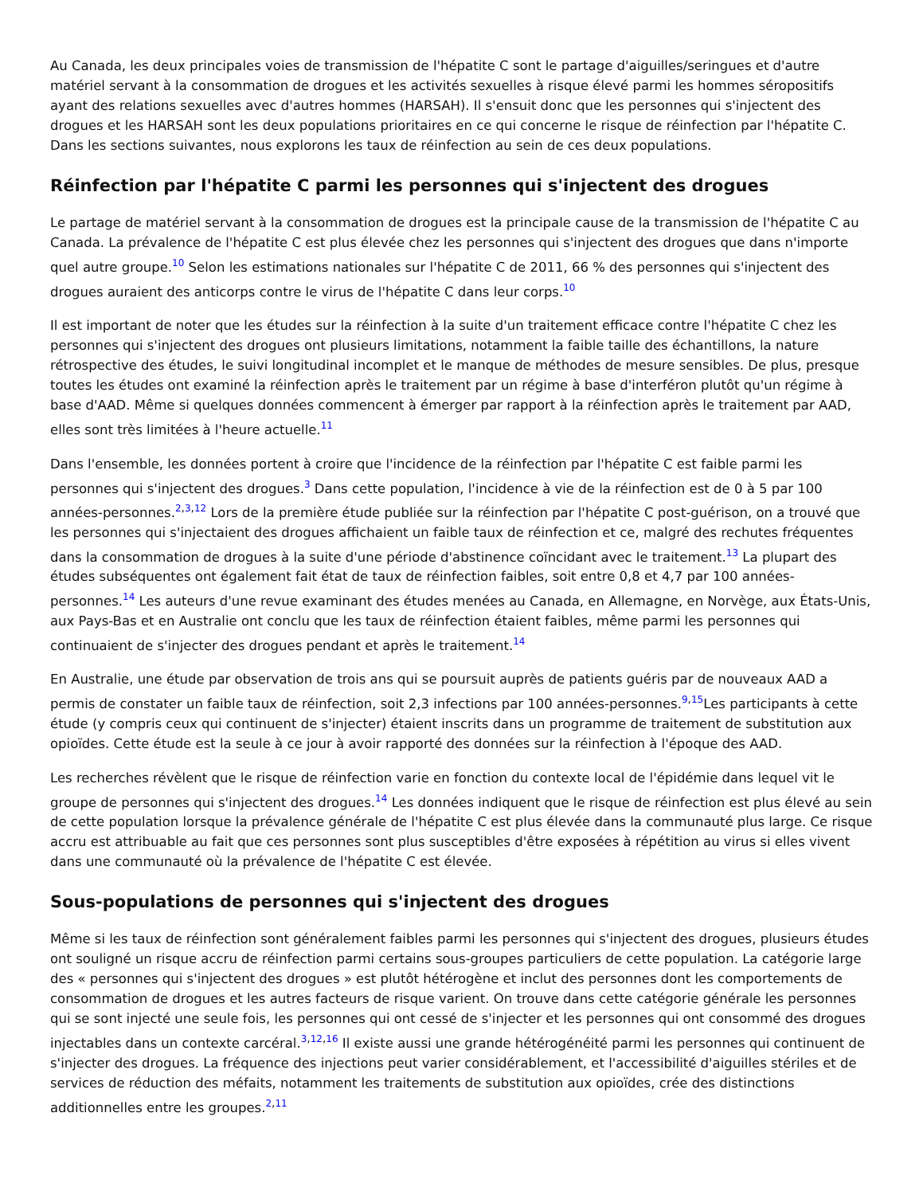Au Canada, les deux principales voies de transmission de l'hépatite C sont le partage d'aiguilles/seringues et d'autre matériel servant à la consommation de drogues et les activités sexuelles à risque élevé parmi les hommes séropositifs ayant des relations sexuelles avec d'autres hommes (HARSAH). Il s'ensuit donc que les personnes qui s'injectent des drogues et les HARSAH sont les deux populations prioritaires en ce qui concerne le risque de réinfection par l'hépatite C. Dans les sections suivantes, nous explorons les taux de réinfection au sein de ces deux populations.
Réinfection par l'hépatite C parmi les personnes qui s'injectent des drogues
Le partage de matériel servant à la consommation de drogues est la principale cause de la transmission de l'hépatite C au Canada. La prévalence de l'hépatite C est plus élevée chez les personnes qui s'injectent des drogues que dans n'importe quel autre groupe.<sup>10</sup> Selon les estimations nationales sur l'hépatite C de 2011, 66 % des personnes qui s'injectent des drogues auraient des anticorps contre le virus de l'hépatite C dans leur corps.<sup>10</sup>
Il est important de noter que les études sur la réinfection à la suite d'un traitement efficace contre l'hépatite C chez les personnes qui s'injectent des drogues ont plusieurs limitations, notamment la faible taille des échantillons, la nature rétrospective des études, le suivi longitudinal incomplet et le manque de méthodes de mesure sensibles. De plus, presque toutes les études ont examiné la réinfection après le traitement par un régime à base d'interféron plutôt qu'un régime à base d'AAD. Même si quelques données commencent à émerger par rapport à la réinfection après le traitement par AAD, elles sont très limitées à l'heure actuelle.<sup>11</sup>
Dans l'ensemble, les données portent à croire que l'incidence de la réinfection par l'hépatite C est faible parmi les personnes qui s'injectent des drogues.<sup>3</sup> Dans cette population, l'incidence à vie de la réinfection est de 0 à 5 par 100 années-personnes.<sup>2,3,12</sup> Lors de la première étude publiée sur la réinfection par l'hépatite C post-guérison, on a trouvé que les personnes qui s'injectaient des drogues affichaient un faible taux de réinfection et ce, malgré des rechutes fréquentes dans la consommation de drogues à la suite d'une période d'abstinence coïncidant avec le traitement.<sup>13</sup> La plupart des études subséquentes ont également fait état de taux de réinfection faibles, soit entre 0,8 et 4,7 par 100 années-personnes.<sup>14</sup> Les auteurs d'une revue examinant des études menées au Canada, en Allemagne, en Norvège, aux États-Unis, aux Pays-Bas et en Australie ont conclu que les taux de réinfection étaient faibles, même parmi les personnes qui continuaient de s'injecter des drogues pendant et après le traitement.<sup>14</sup>
En Australie, une étude par observation de trois ans qui se poursuit auprès de patients guéris par de nouveaux AAD a permis de constater un faible taux de réinfection, soit 2,3 infections par 100 années-personnes.<sup>9,15</sup>Les participants à cette étude (y compris ceux qui continuent de s'injecter) étaient inscrits dans un programme de traitement de substitution aux opioïdes. Cette étude est la seule à ce jour à avoir rapporté des données sur la réinfection à l'époque des AAD.
Les recherches révèlent que le risque de réinfection varie en fonction du contexte local de l'épidémie dans lequel vit le groupe de personnes qui s'injectent des drogues.<sup>14</sup> Les données indiquent que le risque de réinfection est plus élevé au sein de cette population lorsque la prévalence générale de l'hépatite C est plus élevée dans la communauté plus large. Ce risque accru est attribuable au fait que ces personnes sont plus susceptibles d'être exposées à répétition au virus si elles vivent dans une communauté où la prévalence de l'hépatite C est élevée.
Sous-populations de personnes qui s'injectent des drogues
Même si les taux de réinfection sont généralement faibles parmi les personnes qui s'injectent des drogues, plusieurs études ont souligné un risque accru de réinfection parmi certains sous-groupes particuliers de cette population. La catégorie large des « personnes qui s'injectent des drogues » est plutôt hétérogène et inclut des personnes dont les comportements de consommation de drogues et les autres facteurs de risque varient. On trouve dans cette catégorie générale les personnes qui se sont injecté une seule fois, les personnes qui ont cessé de s'injecter et les personnes qui ont consommé des drogues injectables dans un contexte carcéral.<sup>3,12,16</sup> Il existe aussi une grande hétérogénéité parmi les personnes qui continuent de s'injecter des drogues. La fréquence des injections peut varier considérablement, et l'accessibilité d'aiguilles stériles et de services de réduction des méfaits, notamment les traitements de substitution aux opioïdes, crée des distinctions additionnelles entre les groupes.<sup>2,11</sup>